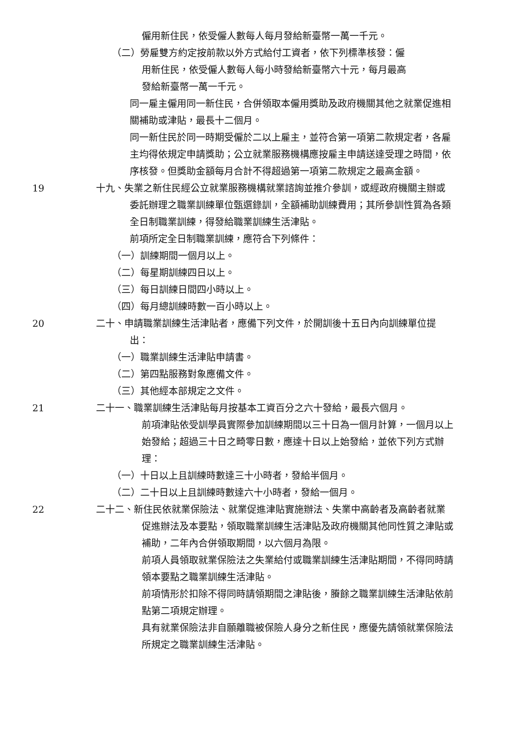僱用新住民，依受僱人數每人每月發給新臺幣一萬一千元。
（二）勞雇雙方約定按前款以外方式給付工資者，依下列標準核發：僱
用新住民，依受僱人數每人每小時發給新臺幣六十元，每月最高
發給新臺幣一萬一千元。
同一雇主僱用同一新住民，合併領取本僱用獎助及政府機關其他之就業促進相關補助或津貼，最長十二個月。
同一新住民於同一時期受僱於二以上雇主，並符合第一項第二款規定者，各雇主均得依規定申請獎助；公立就業服務機構應按雇主申請送達受理之時間，依序核發。但獎助金額每月合計不得超過第一項第二款規定之最高金額。
19 十九、失業之新住民經公立就業服務機構就業諮詢並推介參訓，或經政府機關主辦或委託辦理之職業訓練單位甄選錄訓，全額補助訓練費用；其所參訓性質為各類全日制職業訓練，得發給職業訓練生活津貼。
前項所定全日制職業訓練，應符合下列條件：
（一）訓練期間一個月以上。
（二）每星期訓練四日以上。
（三）每日訓練日間四小時以上。
（四）每月總訓練時數一百小時以上。
20 二十、申請職業訓練生活津貼者，應備下列文件，於開訓後十五日內向訓練單位提出：
（一）職業訓練生活津貼申請書。
（二）第四點服務對象應備文件。
（三）其他經本部規定之文件。
21 二十一、職業訓練生活津貼每月按基本工資百分之六十發給，最長六個月。
前項津貼依受訓學員實際參加訓練期間以三十日為一個月計算，一個月以上始發給；超過三十日之畸零日數，應達十日以上始發給，並依下列方式辦理：
（一）十日以上且訓練時數達三十小時者，發給半個月。
（二）二十日以上且訓練時數達六十小時者，發給一個月。
22 二十二、新住民依就業保險法、就業促進津貼實施辦法、失業中高齡者及高齡者就業促進辦法及本要點，領取職業訓練生活津貼及政府機關其他同性質之津貼或補助，二年內合併領取期間，以六個月為限。
前項人員領取就業保險法之失業給付或職業訓練生活津貼期間，不得同時請領本要點之職業訓練生活津貼。
前項情形於扣除不得同時請領期間之津貼後，賸餘之職業訓練生活津貼依前點第二項規定辦理。
具有就業保險法非自願離職被保險人身分之新住民，應優先請領就業保險法所規定之職業訓練生活津貼。